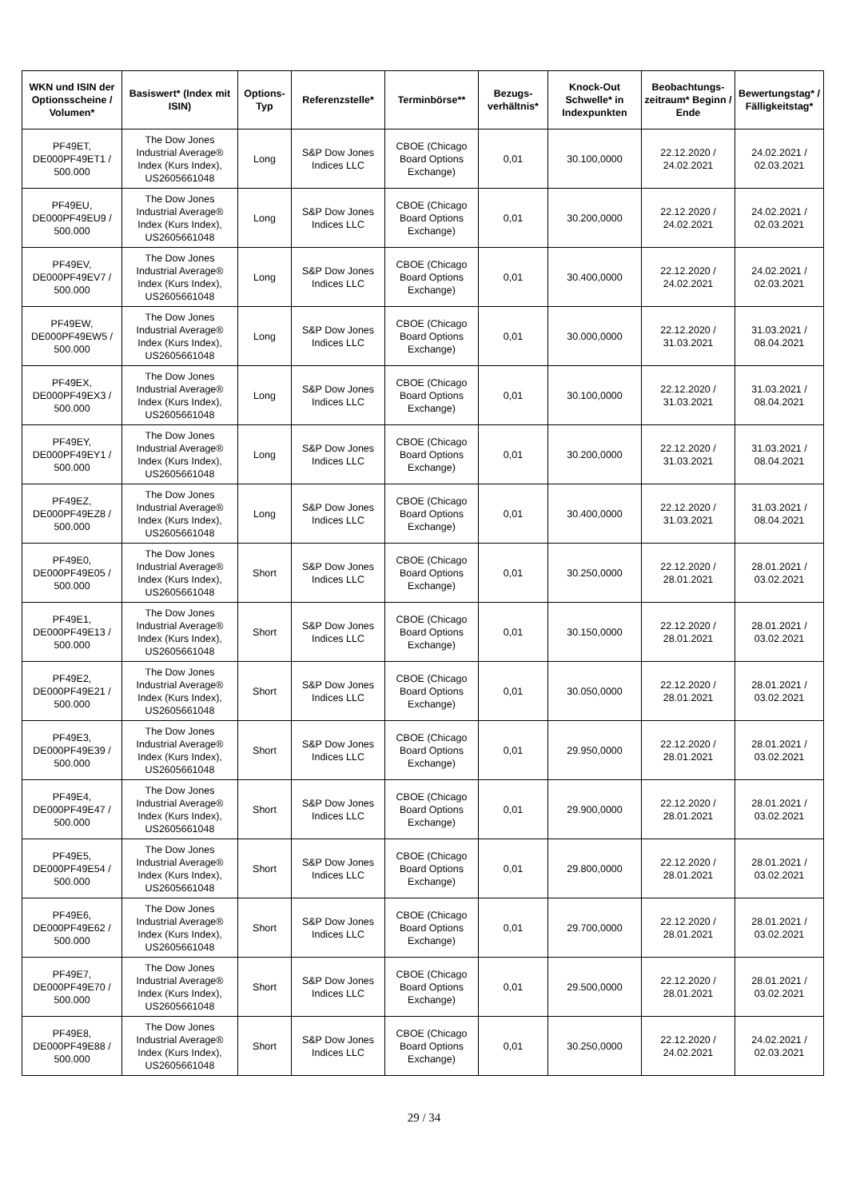| WKN und ISIN der Optionsscheine / Volumen* | Basiswert* (Index mit ISIN) | Options-Typ | Referenzstelle* | Terminbörse** | Bezugs-verhältnis* | Knock-Out Schwelle* in Indexpunkten | Beobachtungs-zeitraum* Beginn / Ende | Bewertungstag* / Fälligkeitstag* |
| --- | --- | --- | --- | --- | --- | --- | --- | --- |
| PF49ET, DE000PF49ET1 / 500.000 | The Dow Jones Industrial Average® Index (Kurs Index), US2605661048 | Long | S&P Dow Jones Indices LLC | CBOE (Chicago Board Options Exchange) | 0,01 | 30.100,0000 | 22.12.2020 / 24.02.2021 | 24.02.2021 / 02.03.2021 |
| PF49EU, DE000PF49EU9 / 500.000 | The Dow Jones Industrial Average® Index (Kurs Index), US2605661048 | Long | S&P Dow Jones Indices LLC | CBOE (Chicago Board Options Exchange) | 0,01 | 30.200,0000 | 22.12.2020 / 24.02.2021 | 24.02.2021 / 02.03.2021 |
| PF49EV, DE000PF49EV7 / 500.000 | The Dow Jones Industrial Average® Index (Kurs Index), US2605661048 | Long | S&P Dow Jones Indices LLC | CBOE (Chicago Board Options Exchange) | 0,01 | 30.400,0000 | 22.12.2020 / 24.02.2021 | 24.02.2021 / 02.03.2021 |
| PF49EW, DE000PF49EW5 / 500.000 | The Dow Jones Industrial Average® Index (Kurs Index), US2605661048 | Long | S&P Dow Jones Indices LLC | CBOE (Chicago Board Options Exchange) | 0,01 | 30.000,0000 | 22.12.2020 / 31.03.2021 | 31.03.2021 / 08.04.2021 |
| PF49EX, DE000PF49EX3 / 500.000 | The Dow Jones Industrial Average® Index (Kurs Index), US2605661048 | Long | S&P Dow Jones Indices LLC | CBOE (Chicago Board Options Exchange) | 0,01 | 30.100,0000 | 22.12.2020 / 31.03.2021 | 31.03.2021 / 08.04.2021 |
| PF49EY, DE000PF49EY1 / 500.000 | The Dow Jones Industrial Average® Index (Kurs Index), US2605661048 | Long | S&P Dow Jones Indices LLC | CBOE (Chicago Board Options Exchange) | 0,01 | 30.200,0000 | 22.12.2020 / 31.03.2021 | 31.03.2021 / 08.04.2021 |
| PF49EZ, DE000PF49EZ8 / 500.000 | The Dow Jones Industrial Average® Index (Kurs Index), US2605661048 | Long | S&P Dow Jones Indices LLC | CBOE (Chicago Board Options Exchange) | 0,01 | 30.400,0000 | 22.12.2020 / 31.03.2021 | 31.03.2021 / 08.04.2021 |
| PF49E0, DE000PF49E05 / 500.000 | The Dow Jones Industrial Average® Index (Kurs Index), US2605661048 | Short | S&P Dow Jones Indices LLC | CBOE (Chicago Board Options Exchange) | 0,01 | 30.250,0000 | 22.12.2020 / 28.01.2021 | 28.01.2021 / 03.02.2021 |
| PF49E1, DE000PF49E13 / 500.000 | The Dow Jones Industrial Average® Index (Kurs Index), US2605661048 | Short | S&P Dow Jones Indices LLC | CBOE (Chicago Board Options Exchange) | 0,01 | 30.150,0000 | 22.12.2020 / 28.01.2021 | 28.01.2021 / 03.02.2021 |
| PF49E2, DE000PF49E21 / 500.000 | The Dow Jones Industrial Average® Index (Kurs Index), US2605661048 | Short | S&P Dow Jones Indices LLC | CBOE (Chicago Board Options Exchange) | 0,01 | 30.050,0000 | 22.12.2020 / 28.01.2021 | 28.01.2021 / 03.02.2021 |
| PF49E3, DE000PF49E39 / 500.000 | The Dow Jones Industrial Average® Index (Kurs Index), US2605661048 | Short | S&P Dow Jones Indices LLC | CBOE (Chicago Board Options Exchange) | 0,01 | 29.950,0000 | 22.12.2020 / 28.01.2021 | 28.01.2021 / 03.02.2021 |
| PF49E4, DE000PF49E47 / 500.000 | The Dow Jones Industrial Average® Index (Kurs Index), US2605661048 | Short | S&P Dow Jones Indices LLC | CBOE (Chicago Board Options Exchange) | 0,01 | 29.900,0000 | 22.12.2020 / 28.01.2021 | 28.01.2021 / 03.02.2021 |
| PF49E5, DE000PF49E54 / 500.000 | The Dow Jones Industrial Average® Index (Kurs Index), US2605661048 | Short | S&P Dow Jones Indices LLC | CBOE (Chicago Board Options Exchange) | 0,01 | 29.800,0000 | 22.12.2020 / 28.01.2021 | 28.01.2021 / 03.02.2021 |
| PF49E6, DE000PF49E62 / 500.000 | The Dow Jones Industrial Average® Index (Kurs Index), US2605661048 | Short | S&P Dow Jones Indices LLC | CBOE (Chicago Board Options Exchange) | 0,01 | 29.700,0000 | 22.12.2020 / 28.01.2021 | 28.01.2021 / 03.02.2021 |
| PF49E7, DE000PF49E70 / 500.000 | The Dow Jones Industrial Average® Index (Kurs Index), US2605661048 | Short | S&P Dow Jones Indices LLC | CBOE (Chicago Board Options Exchange) | 0,01 | 29.500,0000 | 22.12.2020 / 28.01.2021 | 28.01.2021 / 03.02.2021 |
| PF49E8, DE000PF49E88 / 500.000 | The Dow Jones Industrial Average® Index (Kurs Index), US2605661048 | Short | S&P Dow Jones Indices LLC | CBOE (Chicago Board Options Exchange) | 0,01 | 30.250,0000 | 22.12.2020 / 24.02.2021 | 24.02.2021 / 02.03.2021 |
29 / 34